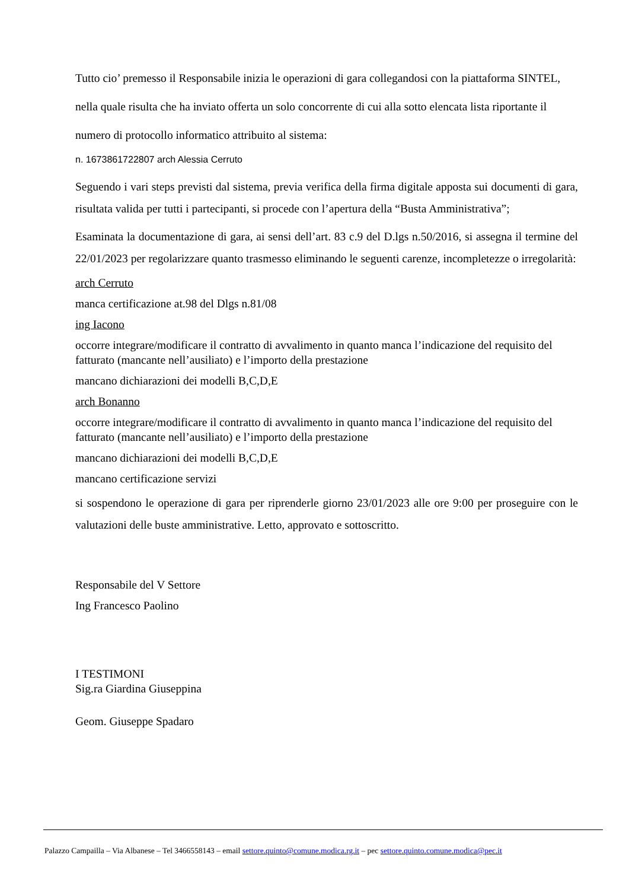Tutto cio’ premesso il Responsabile inizia le operazioni di gara collegandosi con la piattaforma SINTEL, nella quale risulta che ha inviato offerta un solo concorrente di cui alla sotto elencata lista riportante il numero di protocollo informatico attribuito al sistema:
n. 1673861722807 arch Alessia Cerruto
Seguendo i vari steps previsti dal sistema, previa verifica della firma digitale apposta sui documenti di gara, risultata valida per tutti i partecipanti, si procede con l’apertura della “Busta Amministrativa”;
Esaminata la documentazione di gara, ai sensi dell’art. 83 c.9 del D.lgs n.50/2016, si assegna il termine del 22/01/2023 per regolarizzare quanto trasmesso eliminando le seguenti carenze, incompletezze o irregolarità:
arch Cerruto
manca certificazione at.98 del Dlgs n.81/08
ing Iacono
occorre integrare/modificare il contratto di avvalimento in quanto manca l’indicazione del requisito del fatturato (mancante nell’ausiliato) e l’importo della prestazione
mancano dichiarazioni dei modelli B,C,D,E
arch Bonanno
occorre integrare/modificare il contratto di avvalimento in quanto manca l’indicazione del requisito del fatturato (mancante nell’ausiliato) e l’importo della prestazione
mancano dichiarazioni dei modelli B,C,D,E
mancano certificazione servizi
si sospendono le operazione di gara per riprenderle giorno 23/01/2023 alle ore 9:00 per proseguire con le valutazioni delle buste amministrative. Letto, approvato e sottoscritto.
Responsabile del V Settore
Ing Francesco Paolino
I TESTIMONI
Sig.ra Giardina Giuseppina
Geom. Giuseppe Spadaro
Palazzo Campailla – Via Albanese – Tel 3466558143 – email settore.quinto@comune.modica.rg.it – pec settore.quinto.comune.modica@pec.it